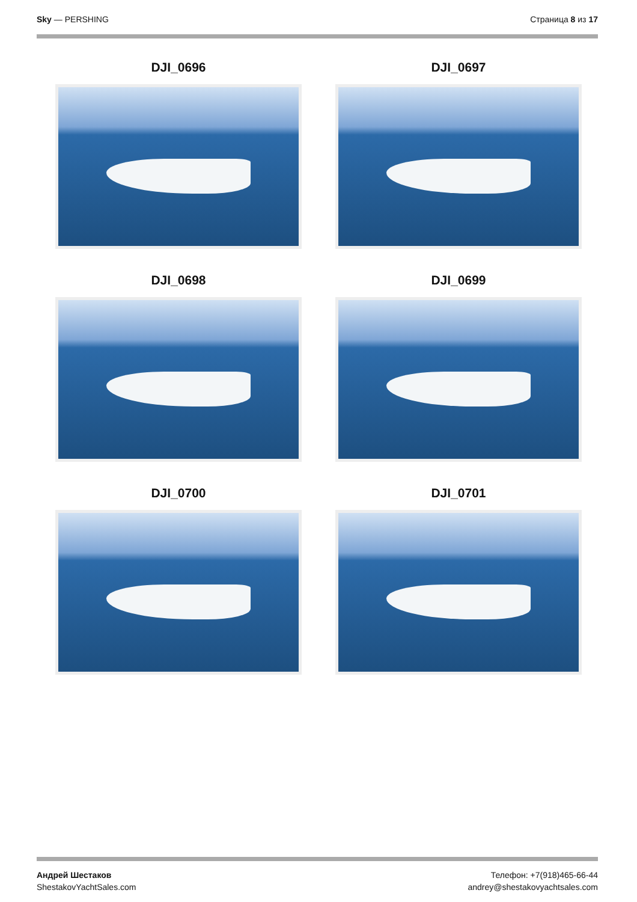Sky — PERSHING Страница 8 из 17
DJI_0696
DJI_0697
DJI_0698
DJI_0699
DJI_0700
DJI_0701
Андрей Шестаков
ShestakovYachtSales.com
Телефон: +7(918)465-66-44
andrey@shestakovyachtsales.com